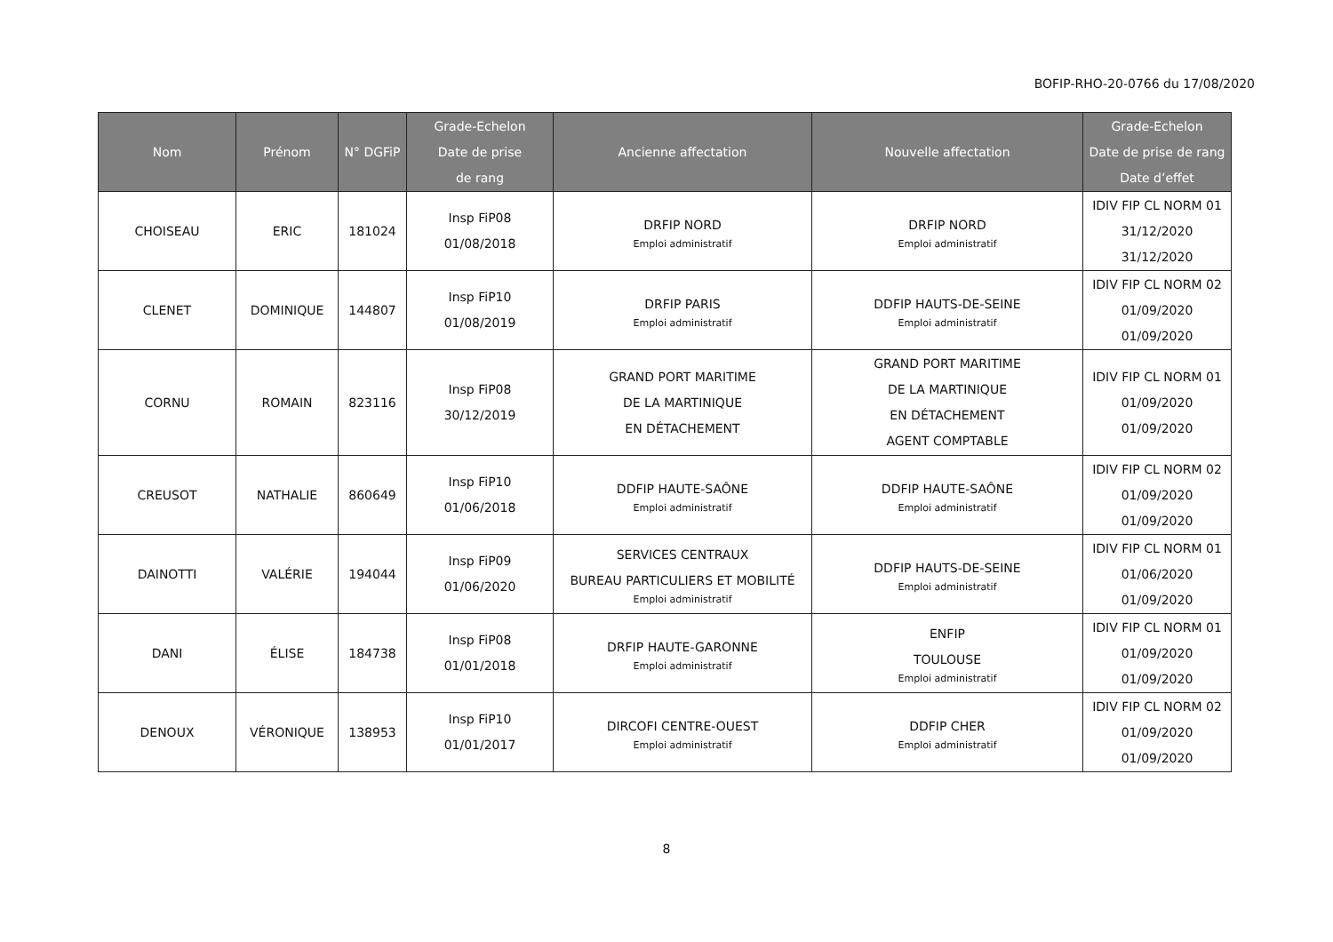BOFIP-RHO-20-0766 du 17/08/2020
| Nom | Prénom | N° DGFiP | Grade-Echelon Date de prise de rang | Ancienne affectation | Nouvelle affectation | Grade-Echelon Date de prise de rang Date d’effet |
| --- | --- | --- | --- | --- | --- | --- |
| CHOISEAU | ERIC | 181024 | Insp FiP08 01/08/2018 | DRFIP NORD Emploi administratif | DRFIP NORD Emploi administratif | IDIV FIP CL NORM 01 31/12/2020 31/12/2020 |
| CLENET | DOMINIQUE | 144807 | Insp FiP10 01/08/2019 | DRFIP PARIS Emploi administratif | DDFIP HAUTS-DE-SEINE Emploi administratif | IDIV FIP CL NORM 02 01/09/2020 01/09/2020 |
| CORNU | ROMAIN | 823116 | Insp FiP08 30/12/2019 | GRAND PORT MARITIME DE LA MARTINIQUE EN DÉTACHEMENT | GRAND PORT MARITIME DE LA MARTINIQUE EN DÉTACHEMENT AGENT COMPTABLE | IDIV FIP CL NORM 01 01/09/2020 01/09/2020 |
| CREUSOT | NATHALIE | 860649 | Insp FiP10 01/06/2018 | DDFIP HAUTE-SAÔNE Emploi administratif | DDFIP HAUTE-SAÔNE Emploi administratif | IDIV FIP CL NORM 02 01/09/2020 01/09/2020 |
| DAINOTTI | VALÉRIE | 194044 | Insp FiP09 01/06/2020 | SERVICES CENTRAUX BUREAU PARTICULIERS ET MOBILITÉ Emploi administratif | DDFIP HAUTS-DE-SEINE Emploi administratif | IDIV FIP CL NORM 01 01/06/2020 01/09/2020 |
| DANI | ÉLISE | 184738 | Insp FiP08 01/01/2018 | DRFIP HAUTE-GARONNE Emploi administratif | ENFIP TOULOUSE Emploi administratif | IDIV FIP CL NORM 01 01/09/2020 01/09/2020 |
| DENOUX | VÉRONIQUE | 138953 | Insp FiP10 01/01/2017 | DIRCOFI CENTRE-OUEST Emploi administratif | DDFIP CHER Emploi administratif | IDIV FIP CL NORM 02 01/09/2020 01/09/2020 |
8